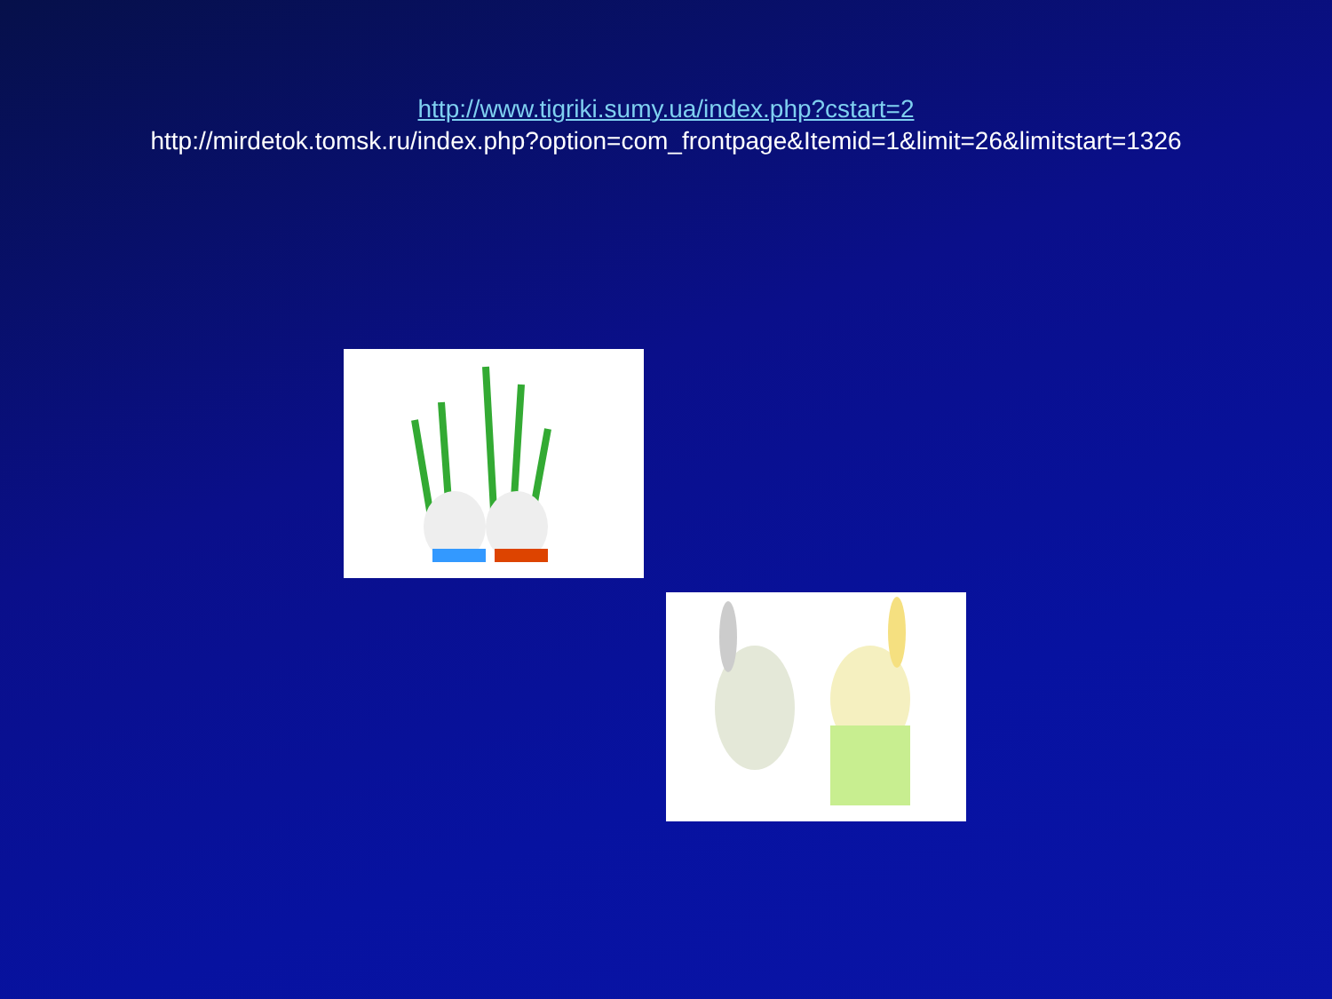http://www.tigriki.sumy.ua/index.php?cstart=2
http://mirdetok.tomsk.ru/index.php?option=com_frontpage&Itemid=1&limit=26&limitstart=1326